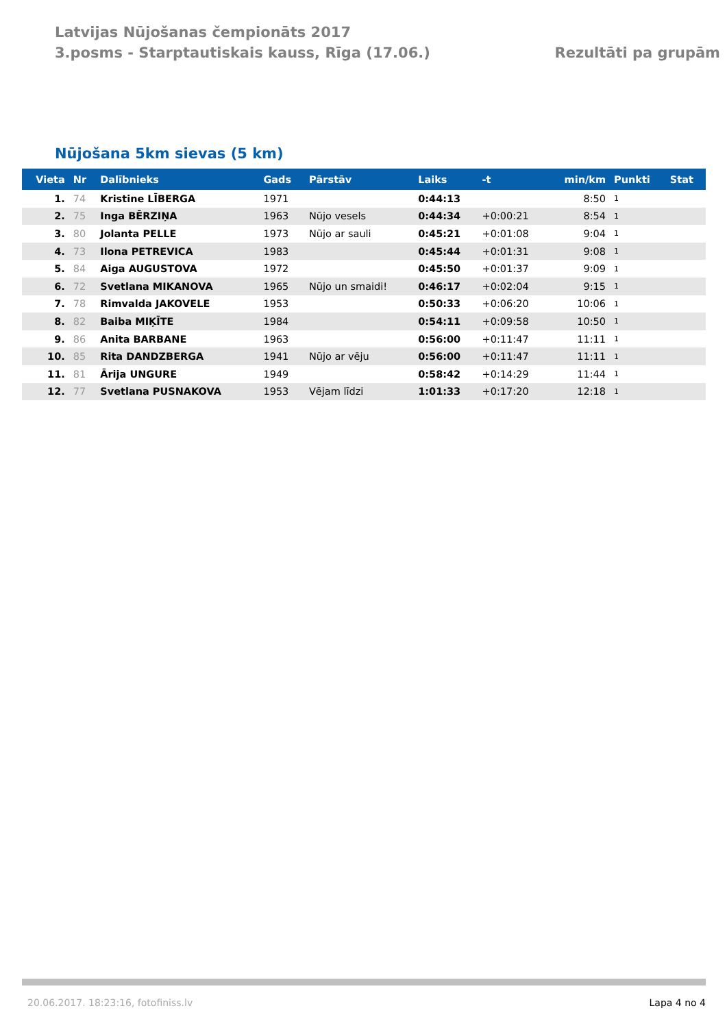Latvijas Nūjošanas čempionāts 2017
3.posms - Starptautiskais kauss, Rīga (17.06.)
Rezultāti pa grupām
Nūjošana 5km sievas (5 km)
| Vieta | Nr | Dalībnieks | Gads | Pārstāv | Laiks | -t | min/km | Punkti | Stat |
| --- | --- | --- | --- | --- | --- | --- | --- | --- | --- |
| 1. | 74 | Kristine LĪBERGA | 1971 | | 0:44:13 | | 8:50 | 1 | |
| 2. | 75 | Inga BĒRZIŅA | 1963 | Nūjo vesels | 0:44:34 | +0:00:21 | 8:54 | 1 | |
| 3. | 80 | Jolanta PELLE | 1973 | Nūjo ar sauli | 0:45:21 | +0:01:08 | 9:04 | 1 | |
| 4. | 73 | Ilona PETREVICA | 1983 | | 0:45:44 | +0:01:31 | 9:08 | 1 | |
| 5. | 84 | Aiga AUGUSTOVA | 1972 | | 0:45:50 | +0:01:37 | 9:09 | 1 | |
| 6. | 72 | Svetlana MIKANOVA | 1965 | Nūjo un smaidi! | 0:46:17 | +0:02:04 | 9:15 | 1 | |
| 7. | 78 | Rimvalda JAKOVELE | 1953 | | 0:50:33 | +0:06:20 | 10:06 | 1 | |
| 8. | 82 | Baiba MIĶĪTE | 1984 | | 0:54:11 | +0:09:58 | 10:50 | 1 | |
| 9. | 86 | Anita BARBANE | 1963 | | 0:56:00 | +0:11:47 | 11:11 | 1 | |
| 10. | 85 | Rita DANDZBERGA | 1941 | Nūjo ar vēju | 0:56:00 | +0:11:47 | 11:11 | 1 | |
| 11. | 81 | Ārija UNGURE | 1949 | | 0:58:42 | +0:14:29 | 11:44 | 1 | |
| 12. | 77 | Svetlana PUSNAKOVA | 1953 | Vējam līdzi | 1:01:33 | +0:17:20 | 12:18 | 1 | |
20.06.2017. 18:23:16, fotofiniss.lv Lapa 4 no 4